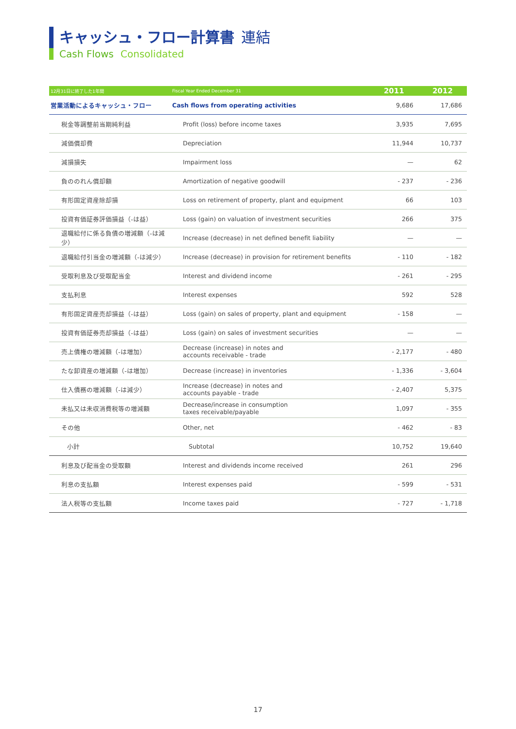キャッシュ・フロー計算書 連結
Cash Flows Consolidated
| 12月31日に終了した1年間 | Fiscal Year Ended December 31 | 2011 | 2012 |
| --- | --- | --- | --- |
| 営業活動によるキャッシュ・フロー | Cash flows from operating activities | 9,686 | 17,686 |
| 税金等調整前当期純利益 | Profit (loss) before income taxes | 3,935 | 7,695 |
| 減価償却費 | Depreciation | 11,944 | 10,737 |
| 減損損失 | Impairment loss | — | 62 |
| 負ののれん償却額 | Amortization of negative goodwill | - 237 | - 236 |
| 有形固定資産除却損 | Loss on retirement of property, plant and equipment | 66 | 103 |
| 投資有価証券評価損益（-は益） | Loss (gain) on valuation of investment securities | 266 | 375 |
| 退職給付に係る負債の増減額（-は減少） | Increase (decrease) in net defined benefit liability | — | — |
| 退職給付引当金の増減額（-は減少） | Increase (decrease) in provision for retirement benefits | - 110 | - 182 |
| 受取利息及び受取配当金 | Interest and dividend income | - 261 | - 295 |
| 支払利息 | Interest expenses | 592 | 528 |
| 有形固定資産売却損益（-は益） | Loss (gain) on sales of property, plant and equipment | - 158 | — |
| 投資有価証券売却損益（-は益） | Loss (gain) on sales of investment securities | — | — |
| 売上債権の増減額（-は増加） | Decrease (increase) in notes and accounts receivable - trade | - 2,177 | - 480 |
| たな卸資産の増減額（-は増加） | Decrease (increase) in inventories | - 1,336 | - 3,604 |
| 仕入債務の増減額（-は減少） | Increase (decrease) in notes and accounts payable - trade | - 2,407 | 5,375 |
| 未払又は未収消費税等の増減額 | Decrease/increase in consumption taxes receivable/payable | 1,097 | - 355 |
| その他 | Other, net | - 462 | - 83 |
| 小計 | Subtotal | 10,752 | 19,640 |
| 利息及び配当金の受取額 | Interest and dividends income received | 261 | 296 |
| 利息の支払額 | Interest expenses paid | - 599 | - 531 |
| 法人税等の支払額 | Income taxes paid | - 727 | - 1,718 |
17